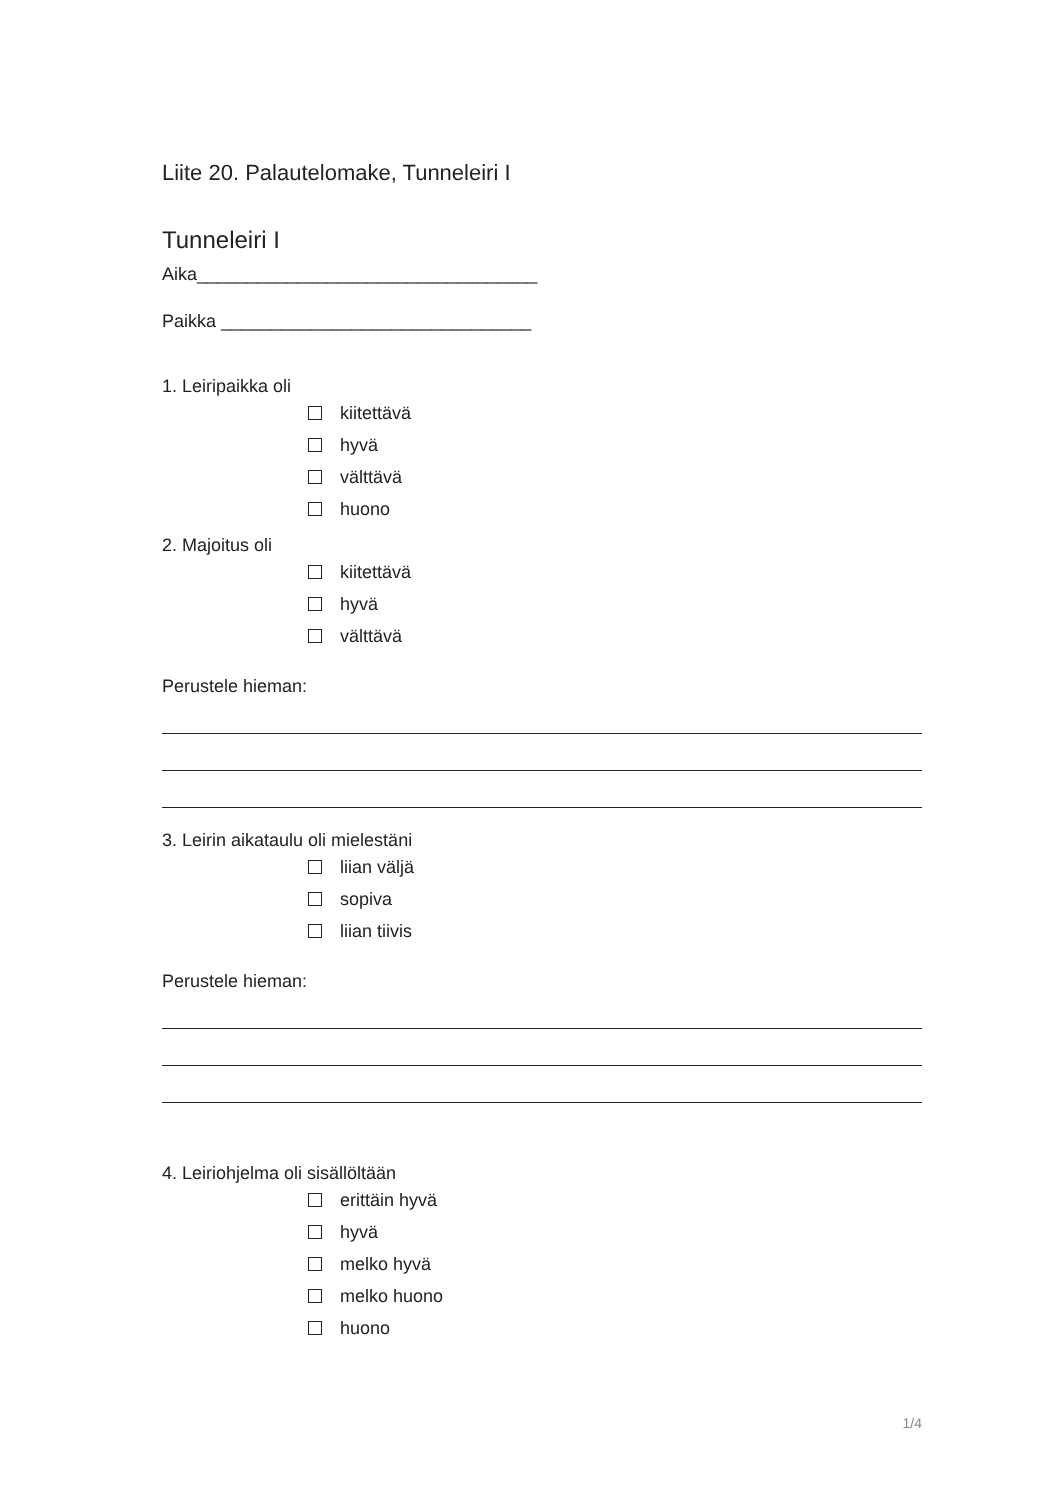Liite 20. Palautelomake, Tunneleiri I
Tunneleiri I
Aika__________________________________
Paikka _______________________________
1. Leiripaikka oli
kiitettävä
hyvä
välttävä
huono
2. Majoitus oli
kiitettävä
hyvä
välttävä
Perustele hieman:
3. Leirin aikataulu oli mielestäni
liian väljä
sopiva
liian tiivis
Perustele hieman:
4. Leiriohjelma oli sisällöltään
erittäin hyvä
hyvä
melko hyvä
melko huono
huono
1/4